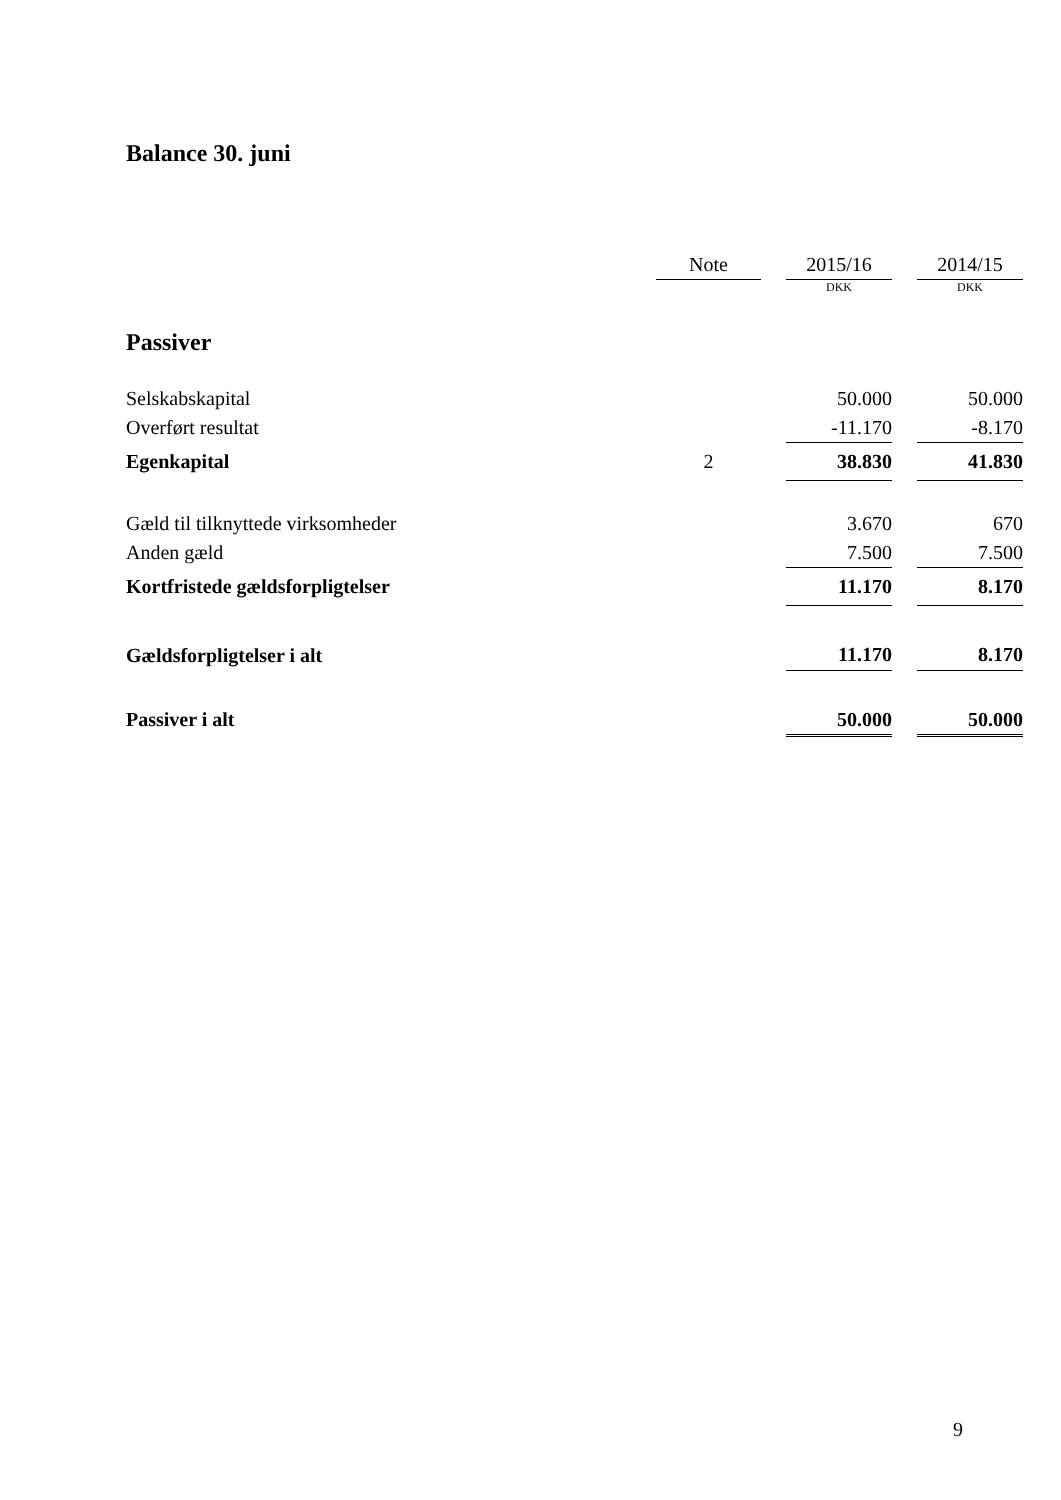Balance 30. juni
| | Note | | 2015/16 | | 2014/15 |
| | | | DKK | | DKK |
| Passiver | | | | | |
| Selskabskapital | | | 50.000 | | 50.000 |
| Overført resultat | | | -11.170 | | -8.170 |
| Egenkapital | 2 | | 38.830 | | 41.830 |
| Gæld til tilknyttede virksomheder | | | 3.670 | | 670 |
| Anden gæld | | | 7.500 | | 7.500 |
| Kortfristede gældsforpligtelser | | | 11.170 | | 8.170 |
| Gældsforpligtelser i alt | | | 11.170 | | 8.170 |
| Passiver i alt | | | 50.000 | | 50.000 |
9